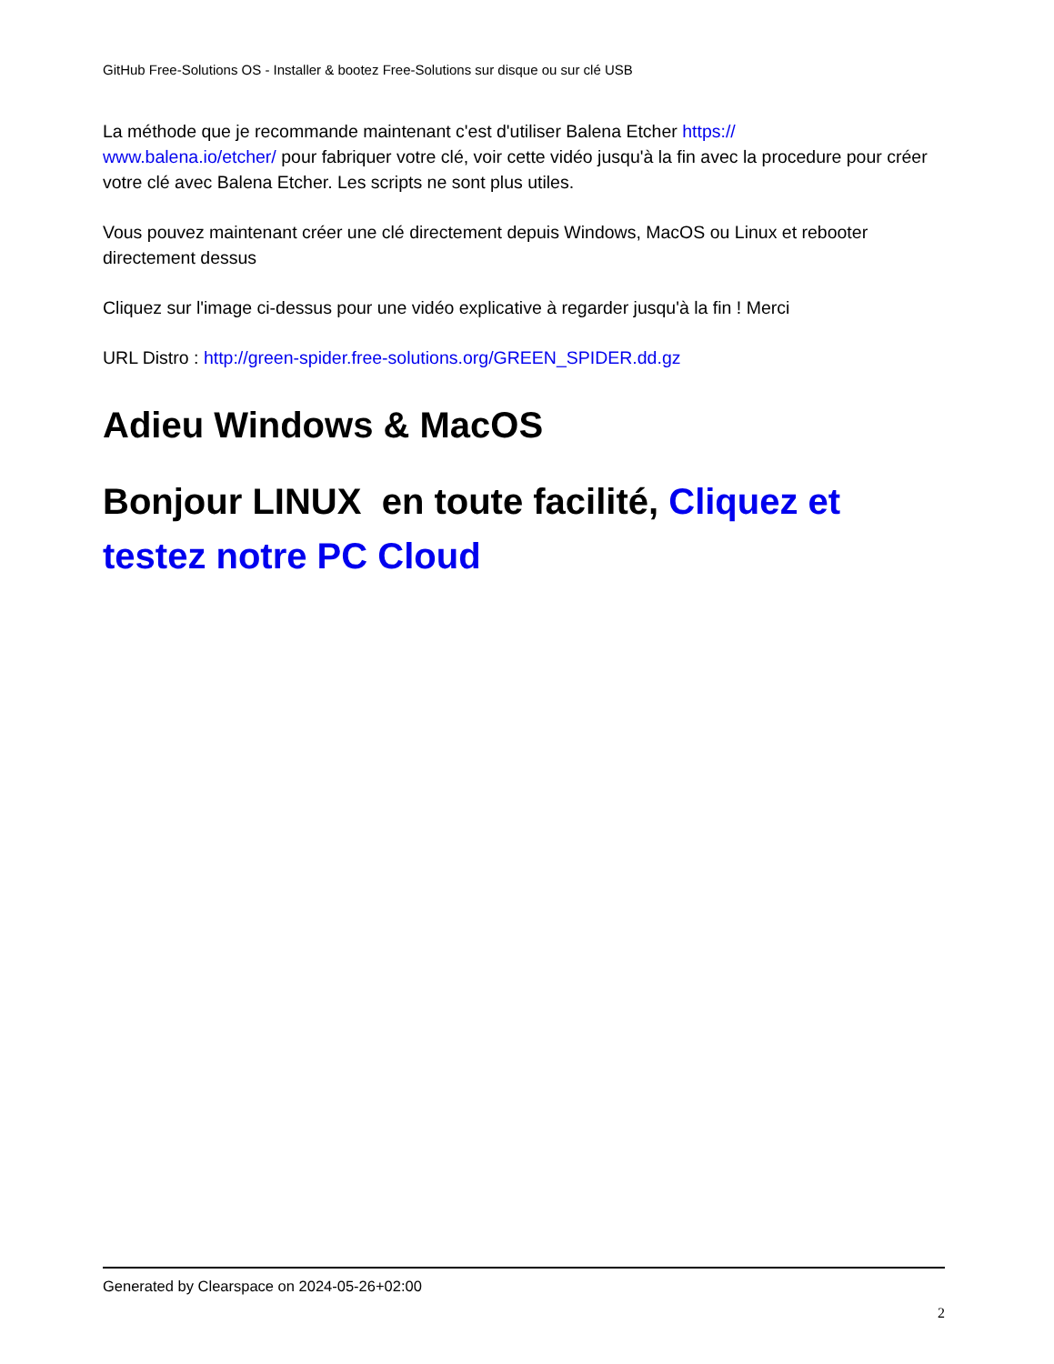GitHub Free-Solutions OS - Installer & bootez Free-Solutions sur disque ou sur clé USB
La méthode que je recommande maintenant c'est d'utiliser Balena Etcher https://
www.balena.io/etcher/ pour fabriquer votre clé, voir cette vidéo jusqu'à la fin avec la procedure pour créer votre clé avec Balena Etcher. Les scripts ne sont plus utiles.
Vous pouvez maintenant créer une clé directement depuis Windows, MacOS ou Linux et rebooter directement dessus
Cliquez sur l'image ci-dessus pour une vidéo explicative à regarder jusqu'à la fin ! Merci
URL Distro : http://green-spider.free-solutions.org/GREEN_SPIDER.dd.gz
Adieu Windows & MacOS
Bonjour LINUX en toute facilité, Cliquez et testez notre PC Cloud
Generated by Clearspace on 2024-05-26+02:00
2